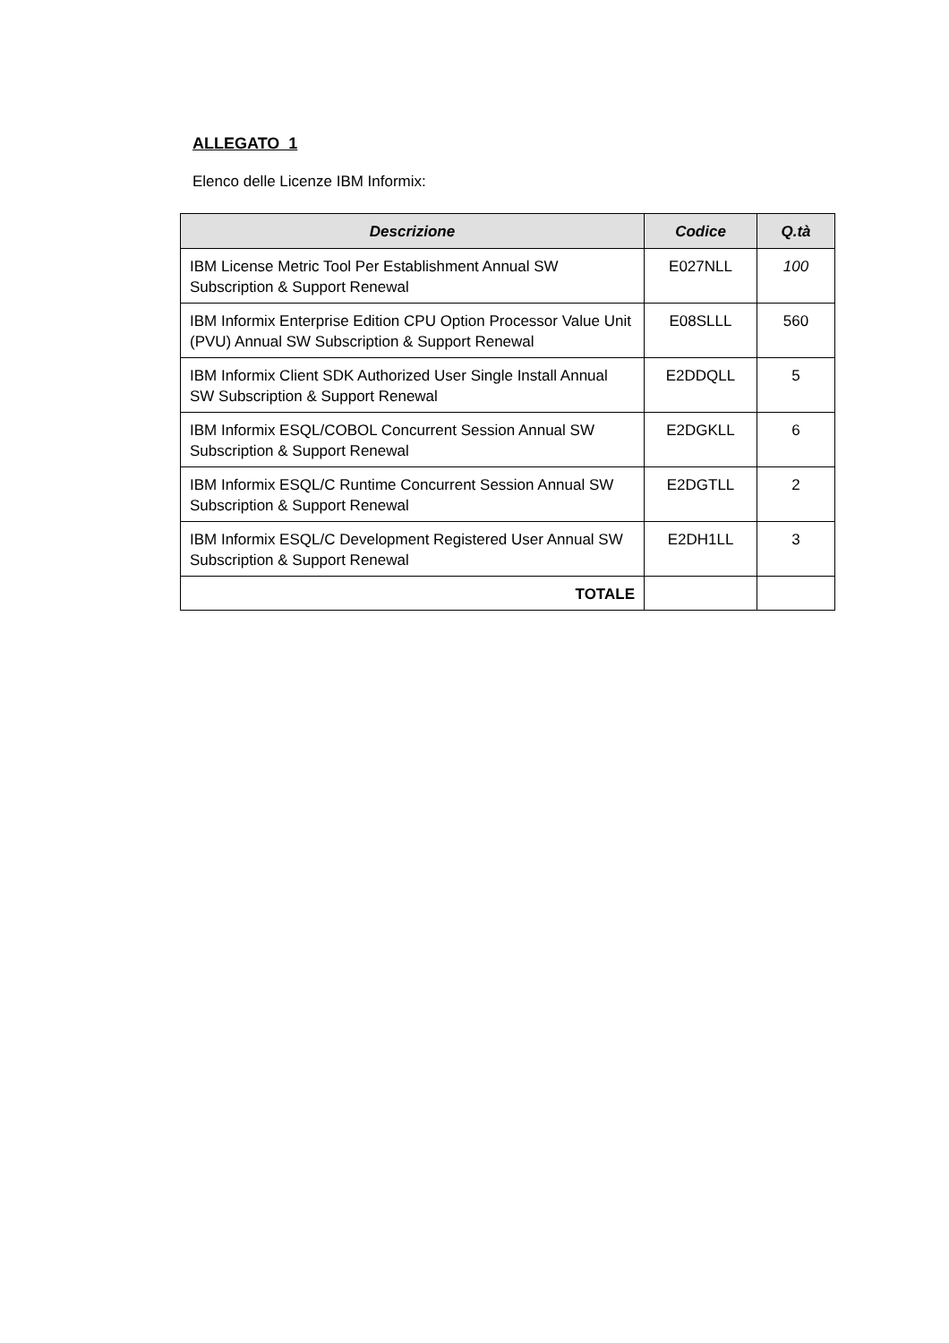ALLEGATO 1
Elenco delle Licenze IBM Informix:
| Descrizione | Codice | Q.tà |
| --- | --- | --- |
| IBM License Metric Tool Per Establishment Annual SW Subscription & Support Renewal | E027NLL | 100 |
| IBM Informix Enterprise Edition CPU Option Processor Value Unit (PVU) Annual SW Subscription & Support Renewal | E08SLLL | 560 |
| IBM Informix Client SDK Authorized User Single Install Annual SW Subscription & Support Renewal | E2DDQLL | 5 |
| IBM Informix ESQL/COBOL Concurrent Session Annual SW Subscription & Support Renewal | E2DGKLL | 6 |
| IBM Informix ESQL/C Runtime Concurrent Session Annual SW Subscription & Support Renewal | E2DGTLL | 2 |
| IBM Informix ESQL/C Development Registered User Annual SW Subscription & Support Renewal | E2DH1LL | 3 |
| TOTALE | | |